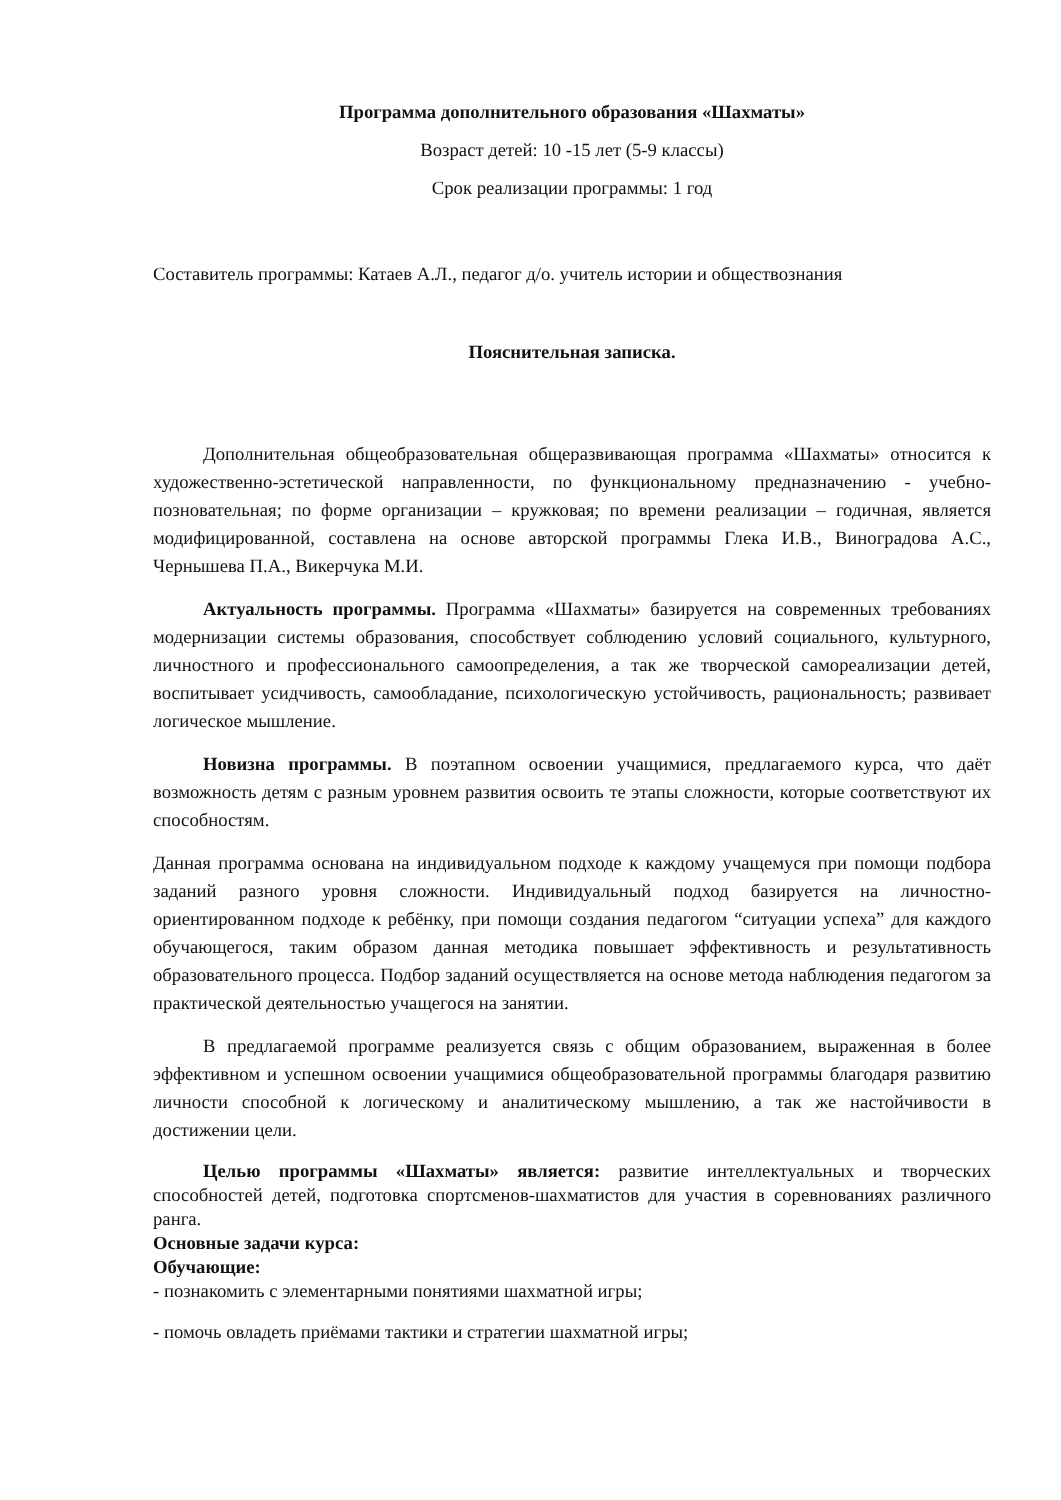Программа дополнительного образования «Шахматы»
Возраст детей: 10 -15 лет (5-9 классы)
Срок реализации программы: 1 год
Составитель программы: Катаев А.Л., педагог д/о. учитель истории и обществознания
Пояснительная записка.
Дополнительная общеобразовательная общеразвивающая программа «Шахматы» относится к художественно-эстетической направленности, по функциональному предназначению - учебно-позновательная; по форме организации – кружковая; по времени реализации – годичная, является модифицированной, составлена на основе авторской программы Глека И.В., Виноградова А.С., Чернышева П.А., Викерчука М.И.
Актуальность программы. Программа «Шахматы» базируется на современных требованиях модернизации системы образования, способствует соблюдению условий социального, культурного, личностного и профессионального самоопределения, а так же творческой самореализации детей, воспитывает усидчивость, самообладание, психологическую устойчивость, рациональность; развивает логическое мышление.
Новизна программы. В поэтапном освоении учащимися, предлагаемого курса, что даёт возможность детям с разным уровнем развития освоить те этапы сложности, которые соответствуют их способностям.
Данная программа основана на индивидуальном подходе к каждому учащемуся при помощи подбора заданий разного уровня сложности. Индивидуальный подход базируется на личностно-ориентированном подходе к ребёнку, при помощи создания педагогом “ситуации успеха” для каждого обучающегося, таким образом данная методика повышает эффективность и результативность образовательного процесса. Подбор заданий осуществляется на основе метода наблюдения педагогом за практической деятельностью учащегося на занятии.
В предлагаемой программе реализуется связь с общим образованием, выраженная в более эффективном и успешном освоении учащимися общеобразовательной программы благодаря развитию личности способной к логическому и аналитическому мышлению, а так же настойчивости в достижении цели.
Целью программы «Шахматы» является: развитие интеллектуальных и творческих способностей детей, подготовка спортсменов-шахматистов для участия в соревнованиях различного ранга.
Основные задачи курса:
Обучающие:
- познакомить с элементарными понятиями шахматной игры;
- помочь овладеть приёмами тактики и стратегии шахматной игры;